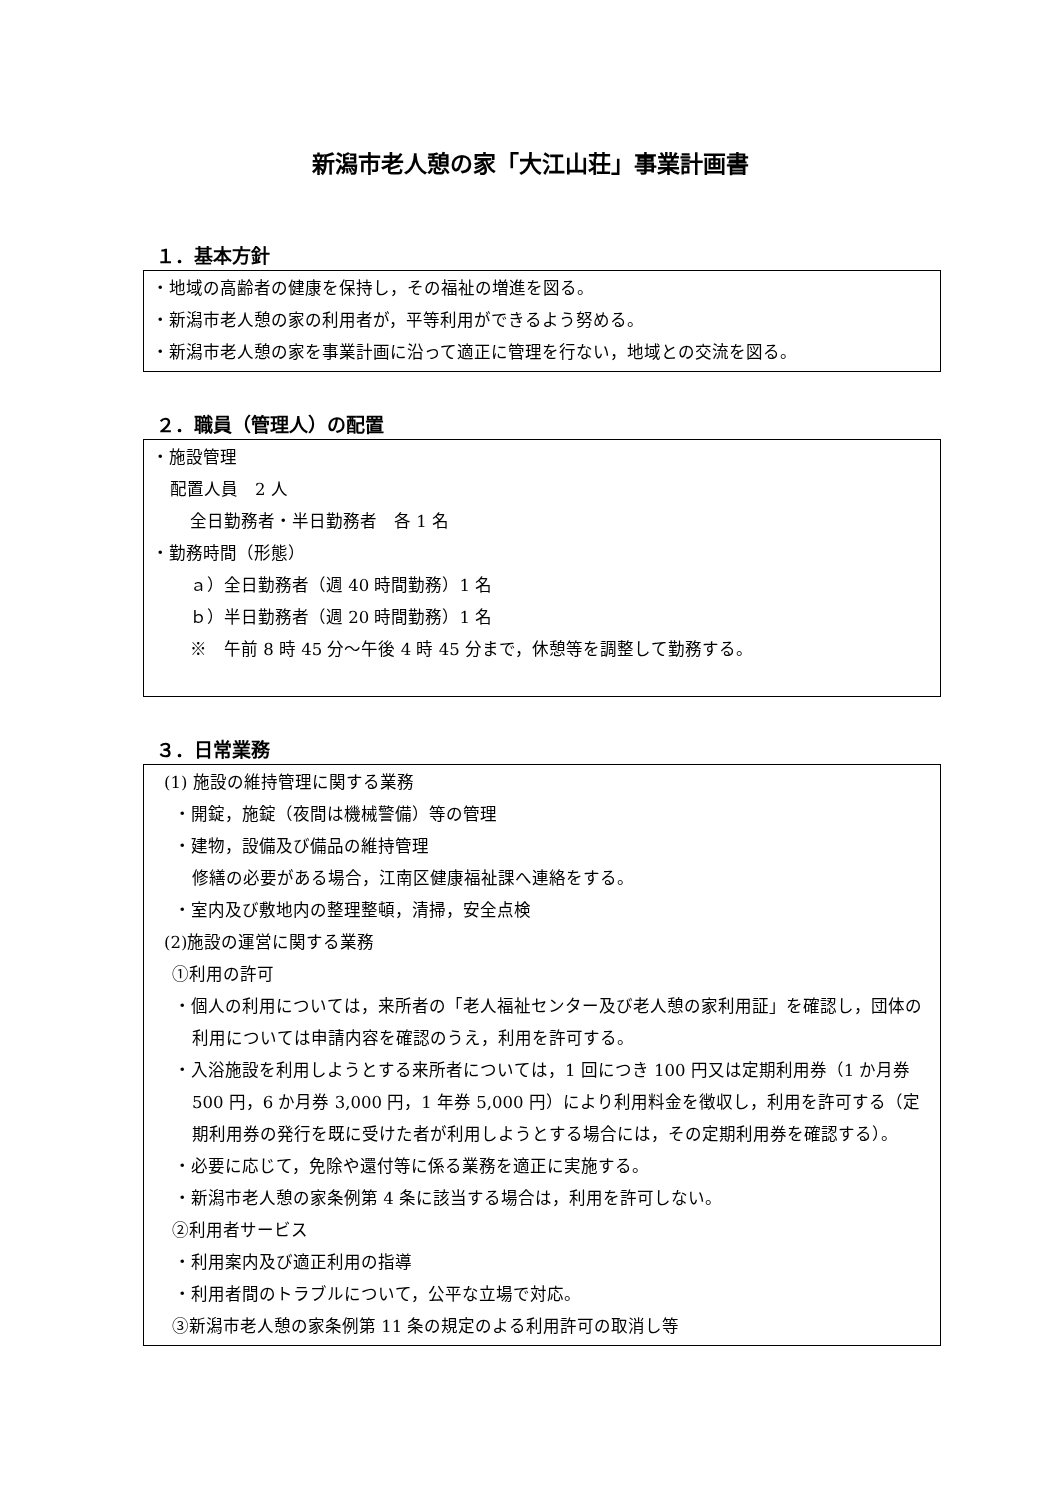新潟市老人憩の家「大江山荘」事業計画書
１．基本方針
・地域の高齢者の健康を保持し，その福祉の増進を図る。
・新潟市老人憩の家の利用者が，平等利用ができるよう努める。
・新潟市老人憩の家を事業計画に沿って適正に管理を行ない，地域との交流を図る。
２．職員（管理人）の配置
・施設管理
配置人員　2 人
全日勤務者・半日勤務者　各 1 名
・勤務時間（形態）
ａ）全日勤務者（週 40 時間勤務）1 名
ｂ）半日勤務者（週 20 時間勤務）1 名
※　午前 8 時 45 分～午後 4 時 45 分まで，休憩等を調整して勤務する。
３．日常業務
(1) 施設の維持管理に関する業務
・開錠，施錠（夜間は機械警備）等の管理
・建物，設備及び備品の維持管理
修繕の必要がある場合，江南区健康福祉課へ連絡をする。
・室内及び敷地内の整理整頓，清掃，安全点検
(2)施設の運営に関する業務
①利用の許可
・個人の利用については，来所者の「老人福祉センター及び老人憩の家利用証」を確認し，団体の利用については申請内容を確認のうえ，利用を許可する。
・入浴施設を利用しようとする来所者については，1 回につき 100 円又は定期利用券（1 か月券 500 円，6 か月券 3,000 円，1 年券 5,000 円）により利用料金を徴収し，利用を許可する（定期利用券の発行を既に受けた者が利用しようとする場合には，その定期利用券を確認する）。
・必要に応じて，免除や還付等に係る業務を適正に実施する。
・新潟市老人憩の家条例第 4 条に該当する場合は，利用を許可しない。
②利用者サービス
・利用案内及び適正利用の指導
・利用者間のトラブルについて，公平な立場で対応。
③新潟市老人憩の家条例第 11 条の規定のよる利用許可の取消し等